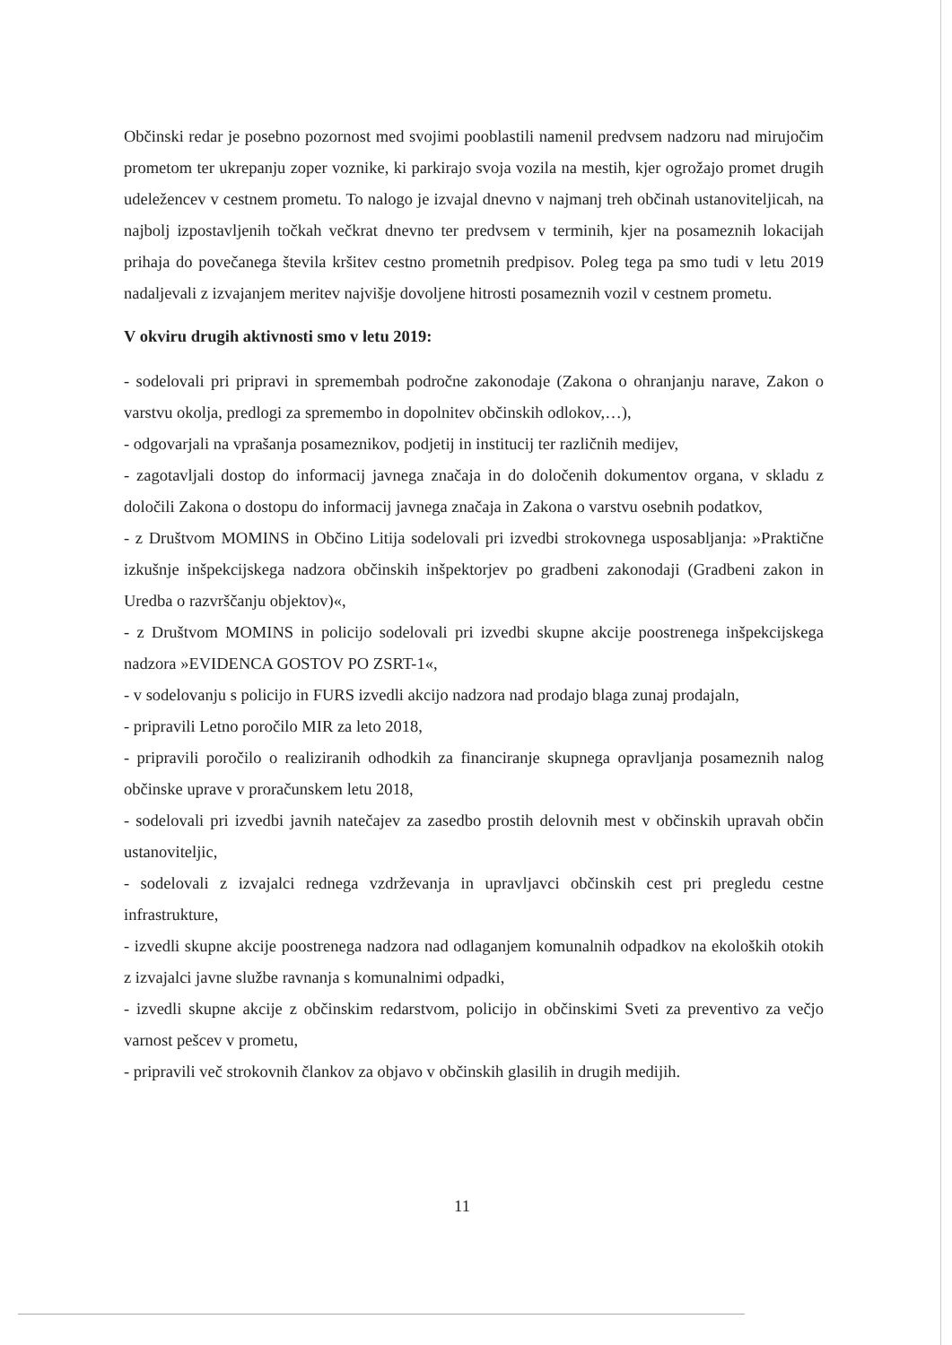Občinski redar je posebno pozornost med svojimi pooblastili namenil predvsem nadzoru nad mirujočim prometom ter ukrepanju zoper voznike, ki parkirajo svoja vozila na mestih, kjer ogrožajo promet drugih udeležencev v cestnem prometu. To nalogo je izvajal dnevno v najmanj treh občinah ustanoviteljicah, na najbolj izpostavljenih točkah večkrat dnevno ter predvsem v terminih, kjer na posameznih lokacijah prihaja do povečanega števila kršitev cestno prometnih predpisov. Poleg tega pa smo tudi v letu 2019 nadaljevali z izvajanjem meritev najvišje dovoljene hitrosti posameznih vozil v cestnem prometu.
V okviru drugih aktivnosti smo v letu 2019:
- sodelovali pri pripravi in spremembah področne zakonodaje (Zakona o ohranjanju narave, Zakon o varstvu okolja, predlogi za spremembo in dopolnitev občinskih odlokov,…),
- odgovarjali na vprašanja posameznikov, podjetij in institucij ter različnih medijev,
- zagotavljali dostop do informacij javnega značaja in do določenih dokumentov organa, v skladu z določili Zakona o dostopu do informacij javnega značaja in Zakona o varstvu osebnih podatkov,
- z Društvom MOMINS in Občino Litija sodelovali pri izvedbi strokovnega usposabljanja: »Praktične izkušnje inšpekcijskega nadzora občinskih inšpektorjev po gradbeni zakonodaji (Gradbeni zakon in Uredba o razvrščanju objektov)«,
- z Društvom MOMINS in policijo sodelovali pri izvedbi skupne akcije poostrenega inšpekcijskega nadzora »EVIDENCA GOSTOV PO ZSRT-1«,
- v sodelovanju s policijo in FURS izvedli akcijo nadzora nad prodajo blaga zunaj prodajaln,
- pripravili Letno poročilo MIR za leto 2018,
- pripravili poročilo o realiziranih odhodkih za financiranje skupnega opravljanja posameznih nalog občinske uprave v proračunskem letu 2018,
- sodelovali pri izvedbi javnih natečajev za zasedbo prostih delovnih mest v občinskih upravah občin ustanoviteljic,
- sodelovali z izvajalci rednega vzdrževanja in upravljavci občinskih cest pri pregledu cestne infrastrukture,
- izvedli skupne akcije poostrenega nadzora nad odlaganjem komunalnih odpadkov na ekoloških otokih z izvajalci javne službe ravnanja s komunalnimi odpadki,
- izvedli skupne akcije z občinskim redarstvom, policijo in občinskimi Sveti za preventivo za večjo varnost pešcev v prometu,
- pripravili več strokovnih člankov za objavo v občinskih glasilih in drugih medijih.
11